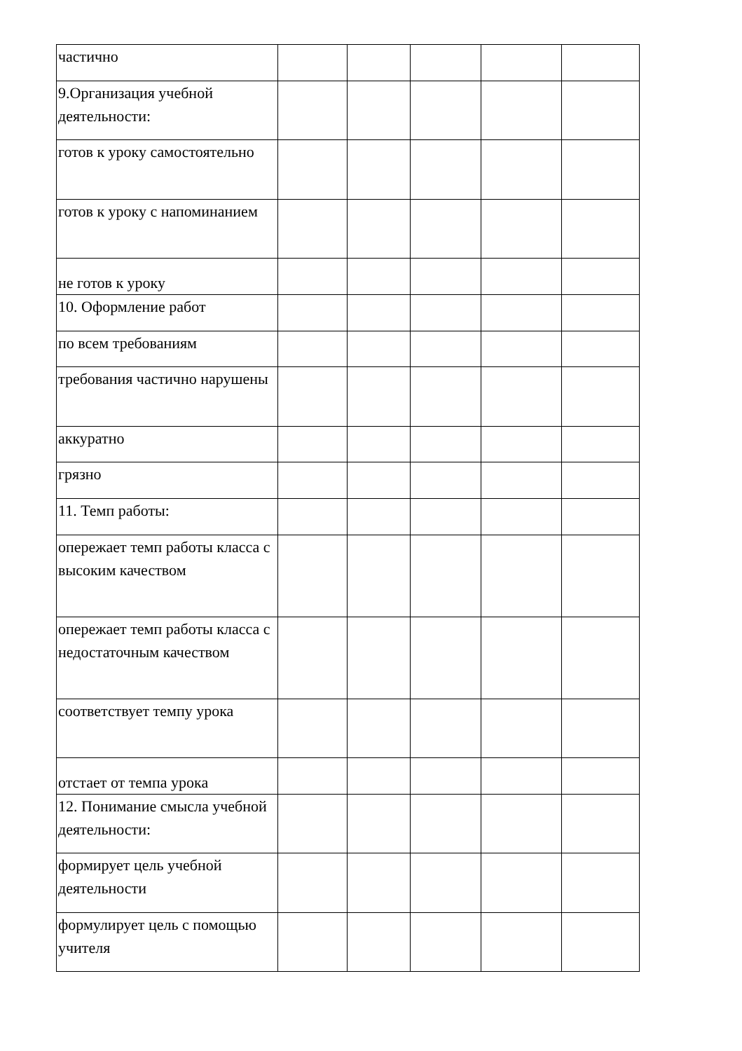| частично | | | | | |
| 9.Организация учебной деятельности: | | | | | |
| готов к уроку самостоятельно | | | | | |
| готов к уроку с напоминанием | | | | | |
| не готов к уроку | | | | | |
| 10. Оформление работ | | | | | |
| по всем требованиям | | | | | |
| требования частично нарушены | | | | | |
| аккуратно | | | | | |
| грязно | | | | | |
| 11. Темп работы: | | | | | |
| опережает темп работы класса с высоким качеством | | | | | |
| опережает темп работы класса с недостаточным качеством | | | | | |
| соответствует темпу урока | | | | | |
| отстает от темпа урока | | | | | |
| 12. Понимание смысла учебной деятельности: | | | | | |
| формирует цель учебной деятельности | | | | | |
| формулирует цель с помощью учителя | | | | | |